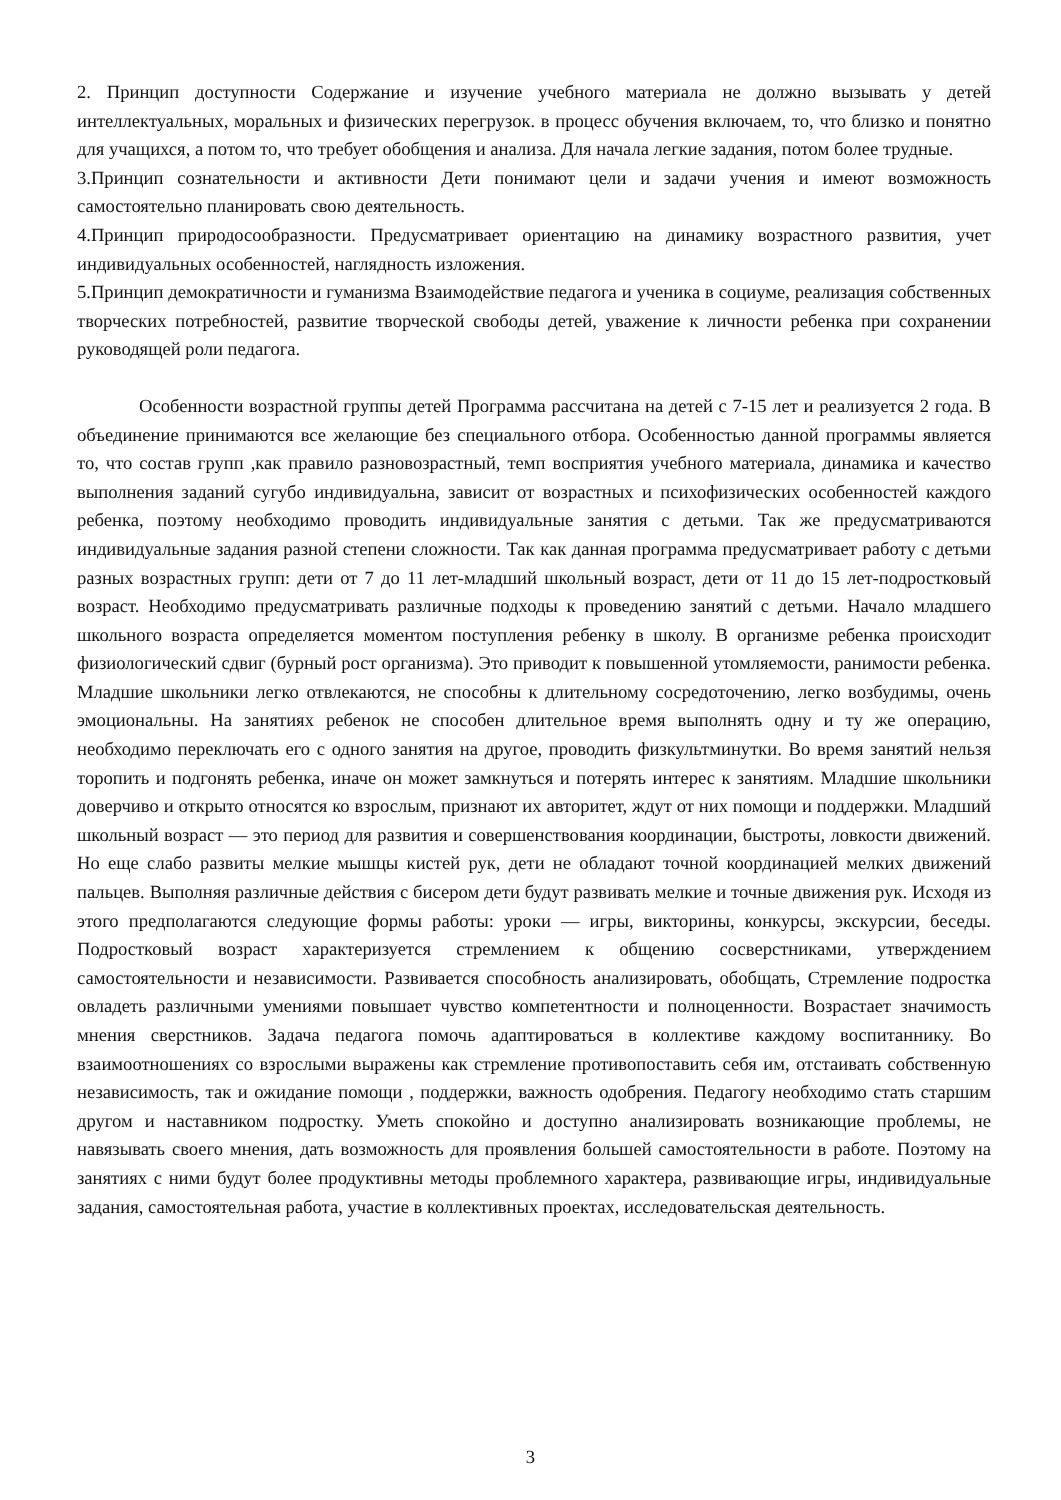2. Принцип доступности Содержание и изучение учебного материала не должно вызывать у детей интеллектуальных, моральных и физических перегрузок. в процесс обучения включаем, то, что близко и понятно для учащихся, а потом то, что требует обобщения и анализа. Для начала легкие задания, потом более трудные.
3.Принцип сознательности и активности Дети понимают цели и задачи учения и имеют возможность самостоятельно планировать свою деятельность.
4.Принцип природосообразности. Предусматривает ориентацию на динамику возрастного развития, учет индивидуальных особенностей, наглядность изложения.
5.Принцип демократичности и гуманизма Взаимодействие педагога и ученика в социуме, реализация собственных творческих потребностей, развитие творческой свободы детей, уважение к личности ребенка при сохранении руководящей роли педагога.
Особенности возрастной группы детей Программа рассчитана на детей с 7-15 лет и реализуется 2 года. В объединение принимаются все желающие без специального отбора. Особенностью данной программы является то, что состав групп ,как правило разновозрастный, темп восприятия учебного материала, динамика и качество выполнения заданий сугубо индивидуальна, зависит от возрастных и психофизических особенностей каждого ребенка, поэтому необходимо проводить индивидуальные занятия с детьми. Так же предусматриваются индивидуальные задания разной степени сложности. Так как данная программа предусматривает работу с детьми разных возрастных групп: дети от 7 до 11 лет-младший школьный возраст, дети от 11 до 15 лет-подростковый возраст. Необходимо предусматривать различные подходы к проведению занятий с детьми. Начало младшего школьного возраста определяется моментом поступления ребенку в школу. В организме ребенка происходит физиологический сдвиг (бурный рост организма). Это приводит к повышенной утомляемости, ранимости ребенка. Младшие школьники легко отвлекаются, не способны к длительному сосредоточению, легко возбудимы, очень эмоциональны. На занятиях ребенок не способен длительное время выполнять одну и ту же операцию, необходимо переключать его с одного занятия на другое, проводить физкультминутки. Во время занятий нельзя торопить и подгонять ребенка, иначе он может замкнуться и потерять интерес к занятиям. Младшие школьники доверчиво и открыто относятся ко взрослым, признают их авторитет, ждут от них помощи и поддержки. Младший школьный возраст — это период для развития и совершенствования координации, быстроты, ловкости движений. Но еще слабо развиты мелкие мышцы кистей рук, дети не обладают точной координацией мелких движений пальцев. Выполняя различные действия с бисером дети будут развивать мелкие и точные движения рук. Исходя из этого предполагаются следующие формы работы: уроки — игры, викторины, конкурсы, экскурсии, беседы. Подростковый возраст характеризуется стремлением к общению сосверстниками, утверждением самостоятельности и независимости. Развивается способность анализировать, обобщать, Стремление подростка овладеть различными умениями повышает чувство компетентности и полноценности. Возрастает значимость мнения сверстников. Задача педагога помочь адаптироваться в коллективе каждому воспитаннику. Во взаимоотношениях со взрослыми выражены как стремление противопоставить себя им, отстаивать собственную независимость, так и ожидание помощи , поддержки, важность одобрения. Педагогу необходимо стать старшим другом и наставником подростку. Уметь спокойно и доступно анализировать возникающие проблемы, не навязывать своего мнения, дать возможность для проявления большей самостоятельности в работе. Поэтому на занятиях с ними будут более продуктивны методы проблемного характера, развивающие игры, индивидуальные задания, самостоятельная работа, участие в коллективных проектах, исследовательская деятельность.
3